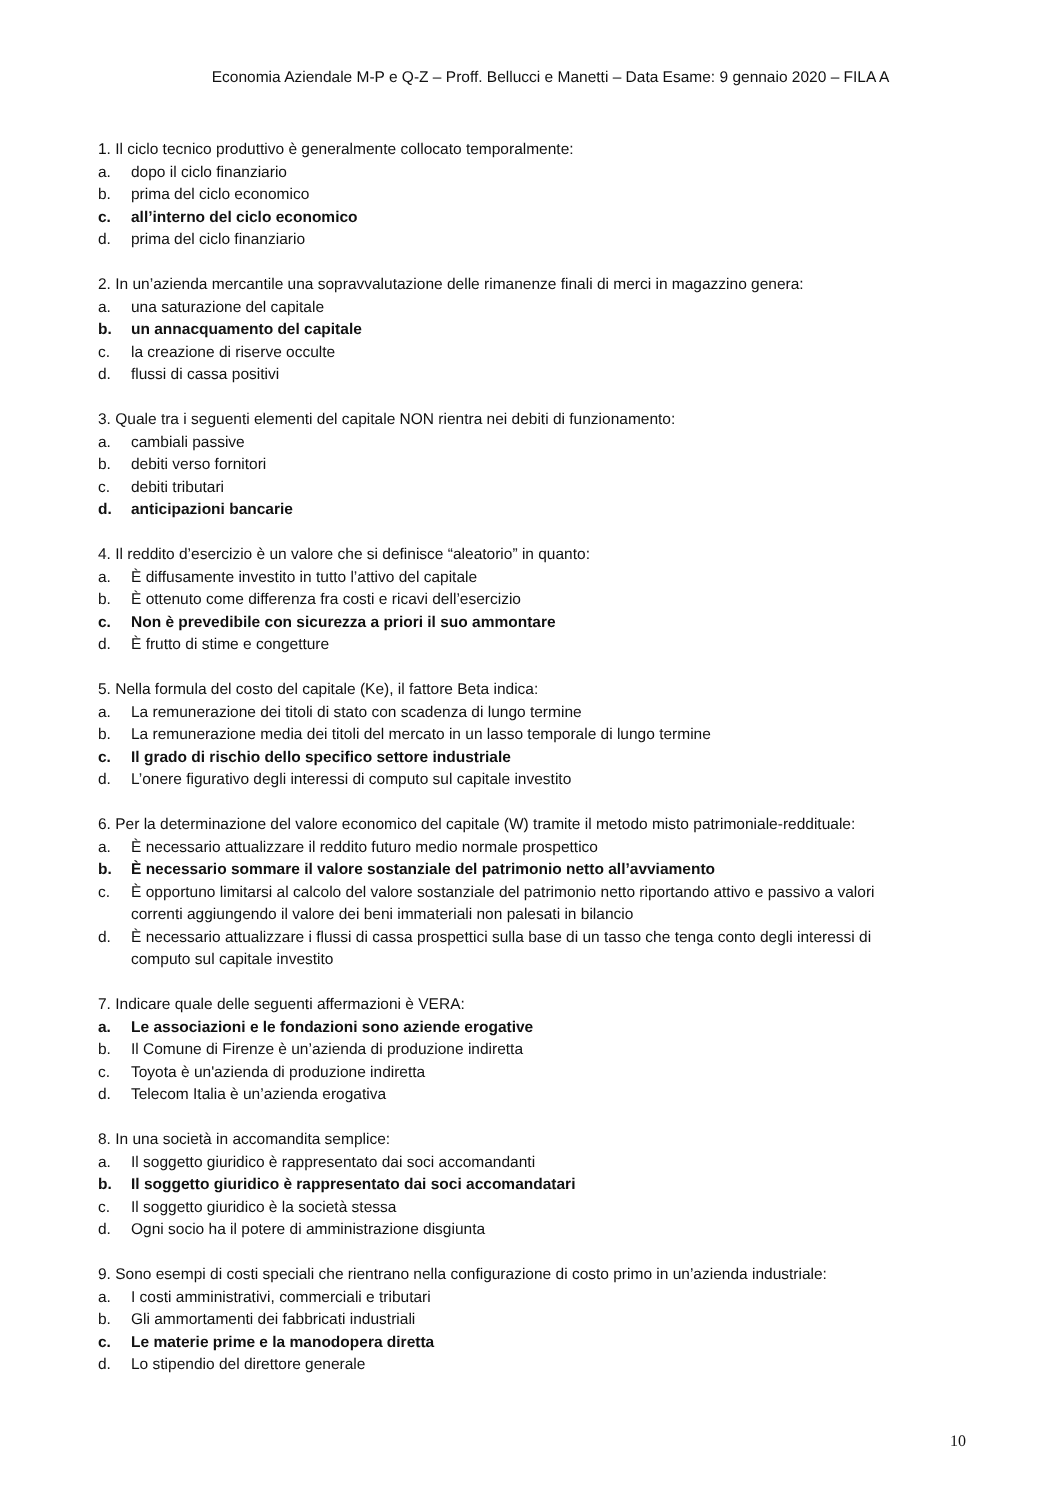Economia Aziendale M-P e Q-Z – Proff. Bellucci e Manetti – Data Esame: 9 gennaio 2020 – FILA A
1. Il ciclo tecnico produttivo è generalmente collocato temporalmente:
a. dopo il ciclo finanziario
b. prima del ciclo economico
c. all’interno del ciclo economico
d. prima del ciclo finanziario
2. In un’azienda mercantile una sopravvalutazione delle rimanenze finali di merci in magazzino genera:
a. una saturazione del capitale
b. un annacquamento del capitale
c. la creazione di riserve occulte
d. flussi di cassa positivi
3. Quale tra i seguenti elementi del capitale NON rientra nei debiti di funzionamento:
a. cambiali passive
b. debiti verso fornitori
c. debiti tributari
d. anticipazioni bancarie
4. Il reddito d’esercizio è un valore che si definisce “aleatorio” in quanto:
a. È diffusamente investito in tutto l’attivo del capitale
b. È ottenuto come differenza fra costi e ricavi dell’esercizio
c. Non è prevedibile con sicurezza a priori il suo ammontare
d. È frutto di stime e congetture
5. Nella formula del costo del capitale (Ke), il fattore Beta indica:
a. La remunerazione dei titoli di stato con scadenza di lungo termine
b. La remunerazione media dei titoli del mercato in un lasso temporale di lungo termine
c. Il grado di rischio dello specifico settore industriale
d. L’onere figurativo degli interessi di computo sul capitale investito
6. Per la determinazione del valore economico del capitale (W) tramite il metodo misto patrimoniale-reddituale:
a. È necessario attualizzare il reddito futuro medio normale prospettico
b. È necessario sommare il valore sostanziale del patrimonio netto all’avviamento
c. È opportuno limitarsi al calcolo del valore sostanziale del patrimonio netto riportando attivo e passivo a valori correnti aggiungendo il valore dei beni immateriali non palesati in bilancio
d. È necessario attualizzare i flussi di cassa prospettici sulla base di un tasso che tenga conto degli interessi di computo sul capitale investito
7. Indicare quale delle seguenti affermazioni è VERA:
a. Le associazioni e le fondazioni sono aziende erogative
b. Il Comune di Firenze è un’azienda di produzione indiretta
c. Toyota è un'azienda di produzione indiretta
d. Telecom Italia è un’azienda erogativa
8. In una società in accomandita semplice:
a. Il soggetto giuridico è rappresentato dai soci accomandanti
b. Il soggetto giuridico è rappresentato dai soci accomandatari
c. Il soggetto giuridico è la società stessa
d. Ogni socio ha il potere di amministrazione disgiunta
9. Sono esempi di costi speciali che rientrano nella configurazione di costo primo in un’azienda industriale:
a. I costi amministrativi, commerciali e tributari
b. Gli ammortamenti dei fabbricati industriali
c. Le materie prime e la manodopera diretta
d. Lo stipendio del direttore generale
10